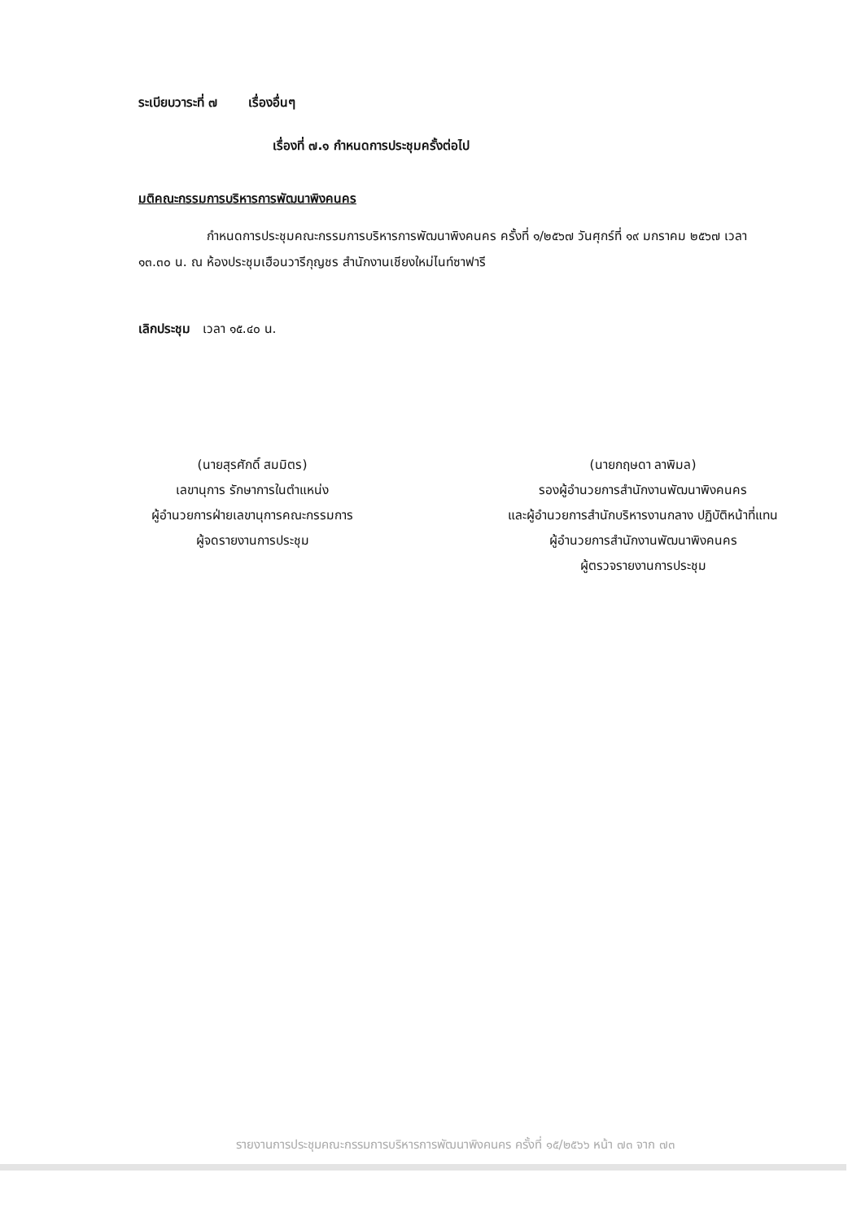ระเบียบวาระที่ ๗ เรื่องอื่นๆ
เรื่องที่ ๗.๑ กำหนดการประชุมครั้งต่อไป
มติคณะกรรมการบริหารการพัฒนาพิงคนคร
กำหนดการประชุมคณะกรรมการบริหารการพัฒนาพิงคนคร ครั้งที่ ๑/๒๕๖๗ วันศุกร์ที่ ๑๙ มกราคม ๒๕๖๗ เวลา ๑๓.๓๐ น. ณ ห้องประชุมเฮือนวารีกุญชร สำนักงานเชียงใหม่ไนท์ซาฟารี
เลิกประชุม เวลา ๑๕.๔๐ น.
(นายสุรศักดิ์ สมมิตร)
เลขานุการ รักษาการในตำแหน่ง
ผู้อำนวยการฝ่ายเลขานุการคณะกรรมการ
ผู้จดรายงานการประชุม
(นายกฤษดา ลาพิมล)
รองผู้อำนวยการสำนักงานพัฒนาพิงคนคร
และผู้อำนวยการสำนักบริหารงานกลาง ปฏิบัติหน้าที่แทน
ผู้อำนวยการสำนักงานพัฒนาพิงคนคร
ผู้ตรวจรายงานการประชุม
รายงานการประชุมคณะกรรมการบริหารการพัฒนาพิงคนคร ครั้งที่ ๑๕/๒๕๖๖ หน้า ๗๓ จาก ๗๓